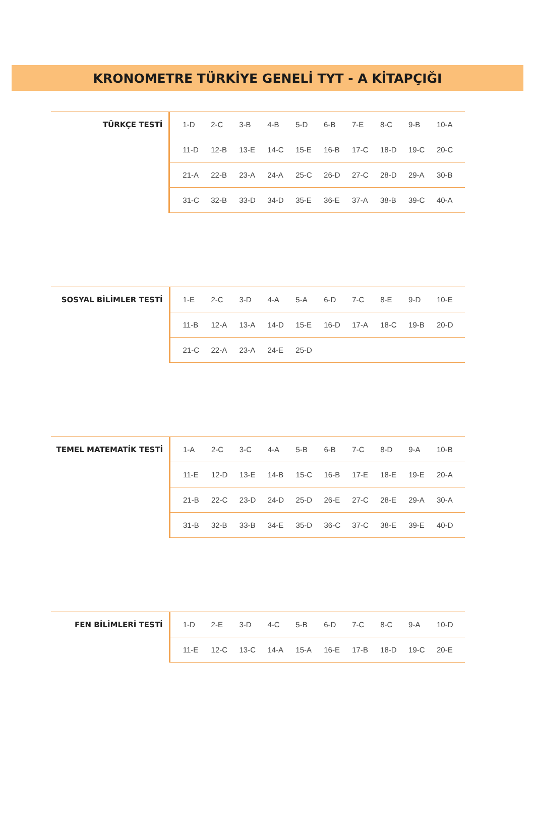KRONOMETRE TÜRKİYE GENELİ TYT - A KİTAPÇIĞI
| TÜRKÇE TESTİ | 1-D | 2-C | 3-B | 4-B | 5-D | 6-B | 7-E | 8-C | 9-B | 10-A |
| | 11-D | 12-B | 13-E | 14-C | 15-E | 16-B | 17-C | 18-D | 19-C | 20-C |
| | 21-A | 22-B | 23-A | 24-A | 25-C | 26-D | 27-C | 28-D | 29-A | 30-B |
| | 31-C | 32-B | 33-D | 34-D | 35-E | 36-E | 37-A | 38-B | 39-C | 40-A |
| SOSYAL BİLİMLER TESTİ | 1-E | 2-C | 3-D | 4-A | 5-A | 6-D | 7-C | 8-E | 9-D | 10-E |
| | 11-B | 12-A | 13-A | 14-D | 15-E | 16-D | 17-A | 18-C | 19-B | 20-D |
| | 21-C | 22-A | 23-A | 24-E | 25-D | | | | | |
| TEMEL MATEMATİK TESTİ | 1-A | 2-C | 3-C | 4-A | 5-B | 6-B | 7-C | 8-D | 9-A | 10-B |
| | 11-E | 12-D | 13-E | 14-B | 15-C | 16-B | 17-E | 18-E | 19-E | 20-A |
| | 21-B | 22-C | 23-D | 24-D | 25-D | 26-E | 27-C | 28-E | 29-A | 30-A |
| | 31-B | 32-B | 33-B | 34-E | 35-D | 36-C | 37-C | 38-E | 39-E | 40-D |
| FEN BİLİMLERİ TESTİ | 1-D | 2-E | 3-D | 4-C | 5-B | 6-D | 7-C | 8-C | 9-A | 10-D |
| | 11-E | 12-C | 13-C | 14-A | 15-A | 16-E | 17-B | 18-D | 19-C | 20-E |